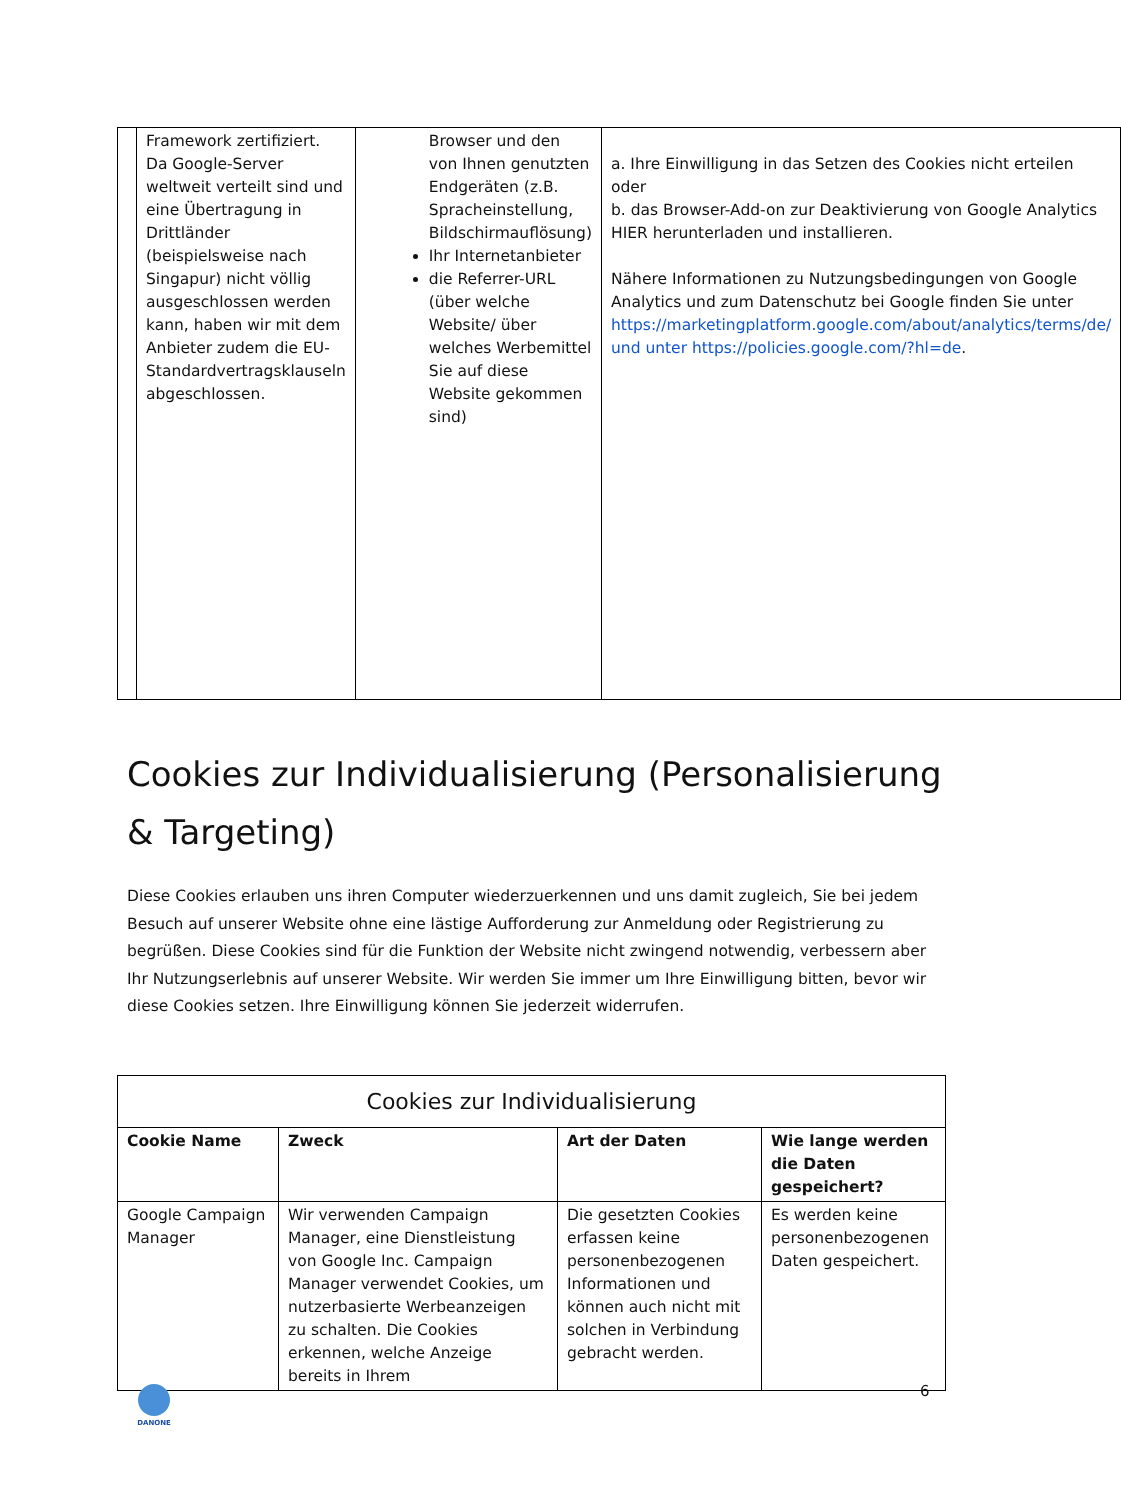| | Framework zertifiziert. Da Google-Server weltweit verteilt sind und eine Übertragung in Drittländer (beispielsweise nach Singapur) nicht völlig ausgeschlossen werden kann, haben wir mit dem Anbieter zudem die EU-Standardvertragsklauseln abgeschlossen. | Browser und den von Ihnen genutzten Endgeräten (z.B. Spracheinstellung, Bildschirmauflösung) Ihr Internetanbieter die Referrer-URL (über welche Website/ über welches Werbemittel Sie auf diese Website gekommen sind) | a. Ihre Einwilligung in das Setzen des Cookies nicht erteilen oder b. das Browser-Add-on zur Deaktivierung von Google Analytics HIER herunterladen und installieren. Nähere Informationen zu Nutzungsbedingungen von Google Analytics und zum Datenschutz bei Google finden Sie unter https://marketingplatform.google.com/about/analytics/terms/de/ und unter https://policies.google.com/?hl=de . |
Cookies zur Individualisierung (Personalisierung & Targeting)
Diese Cookies erlauben uns ihren Computer wiederzuerkennen und uns damit zugleich, Sie bei jedem Besuch auf unserer Website ohne eine lästige Aufforderung zur Anmeldung oder Registrierung zu begrüßen. Diese Cookies sind für die Funktion der Website nicht zwingend notwendig, verbessern aber Ihr Nutzungserlebnis auf unserer Website. Wir werden Sie immer um Ihre Einwilligung bitten, bevor wir diese Cookies setzen. Ihre Einwilligung können Sie jederzeit widerrufen.
| Cookies zur Individualisierung | | | |
| --- | --- | --- | --- |
| Cookie Name | Zweck | Art der Daten | Wie lange werden die Daten gespeichert? |
| Google Campaign Manager | Wir verwenden Campaign Manager, eine Dienstleistung von Google Inc. Campaign Manager verwendet Cookies, um nutzerbasierte Werbeanzeigen zu schalten. Die Cookies erkennen, welche Anzeige bereits in Ihrem | Die gesetzten Cookies erfassen keine personenbezogenen Informationen und können auch nicht mit solchen in Verbindung gebracht werden. | Es werden keine personenbezogenen Daten gespeichert. |
DANONE 6